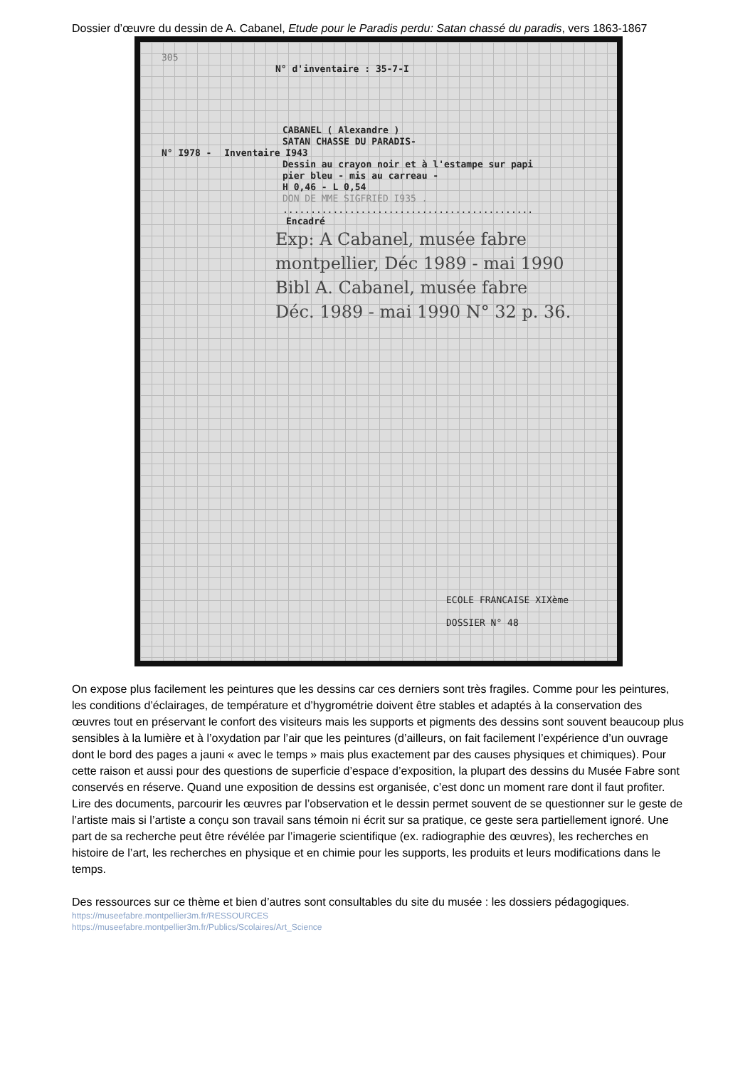Dossier d’œuvre du dessin de A. Cabanel, Etude pour le Paradis perdu: Satan chassé du paradis, vers 1863-1867
305
N° d'inventaire : 35-7-I
CABANEL ( Alexandre )
SATAN CHASSE DU PARADIS-
N° I978 - Inventaire I943
Dessin au crayon noir et à l'estampe sur papi
pier bleu - mis au carreau -
H 0,46 - L 0,54
DON DE MME SIGFRIED I935 .
.............................................
Encadré
Exp: A Cabanel, musée fabre
montpellier, Déc 1989 - mai 1990
Bibl A. Cabanel, musée fabre
Déc. 1989 - mai 1990 N° 32 p. 36.
ECOLE FRANCAISE XIXème
DOSSIER N° 48
On expose plus facilement les peintures que les dessins car ces derniers sont très fragiles. Comme pour les peintures, les conditions d’éclairages, de température et d’hygrométrie doivent être stables et adaptés à la conservation des œuvres tout en préservant le confort des visiteurs mais les supports et pigments des dessins sont souvent beaucoup plus sensibles à la lumière et à l’oxydation par l’air que les peintures (d’ailleurs, on fait facilement l’expérience d’un ouvrage dont le bord des pages a jauni « avec le temps » mais plus exactement par des causes physiques et chimiques). Pour cette raison et aussi pour des questions de superficie d’espace d’exposition, la plupart des dessins du Musée Fabre sont conservés en réserve. Quand une exposition de dessins est organisée, c’est donc un moment rare dont il faut profiter.
Lire des documents, parcourir les œuvres par l’observation et le dessin permet souvent de se questionner sur le geste de l’artiste mais si l’artiste a conçu son travail sans témoin ni écrit sur sa pratique, ce geste sera partiellement ignoré. Une part de sa recherche peut être révélée par l’imagerie scientifique (ex. radiographie des œuvres), les recherches en histoire de l’art, les recherches en physique et en chimie pour les supports, les produits et leurs modifications dans le temps.
Des ressources sur ce thème et bien d’autres sont consultables du site du musée : les dossiers pédagogiques.
https://museefabre.montpellier3m.fr/RESSOURCES
https://museefabre.montpellier3m.fr/Publics/Scolaires/Art_Science